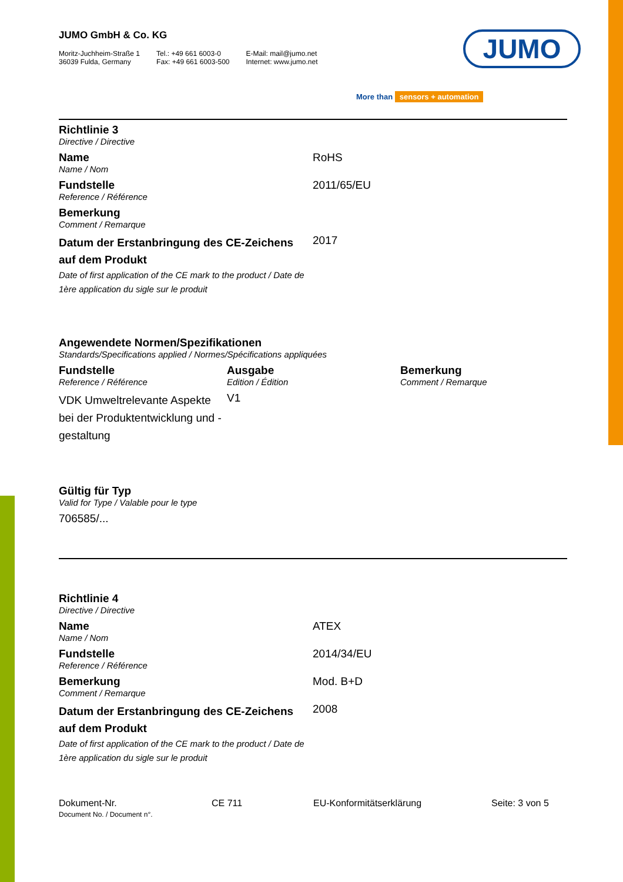JUMO
More than sensors + automation
JUMO GmbH & Co. KG
Moritz-Juchheim-Straße 1
36039 Fulda, Germany
Tel.: +49 661 6003-0
Fax: +49 661 6003-500
E-Mail: mail@jumo.net
Internet: www.jumo.net
| Richtlinie 3 Directive / Directive | |
| Name Name / Nom | RoHS |
| Fundstelle Reference / Référence | 2011/65/EU |
| Bemerkung Comment / Remarque | |
| Datum der Erstanbringung des CE-Zeichens auf dem Produkt Date of first application of the CE mark to the product / Date de 1ère application du sigle sur le produit | 2017 |
Angewendete Normen/Spezifikationen
Standards/Specifications applied / Normes/Spécifications appliquées
| Fundstelle Reference / Référence | Ausgabe Edition / Édition | Bemerkung Comment / Remarque |
| VDK Umweltrelevante Aspekte bei der Produktentwicklung und -gestaltung | V1 | |
Gültig für Typ
Valid for Type / Valable pour le type
706585/...
| Richtlinie 4 Directive / Directive | |
| Name Name / Nom | ATEX |
| Fundstelle Reference / Référence | 2014/34/EU |
| Bemerkung Comment / Remarque | Mod. B+D |
| Datum der Erstanbringung des CE-Zeichens auf dem Produkt Date of first application of the CE mark to the product / Date de 1ère application du sigle sur le produit | 2008 |
| Dokument-Nr. Document No. / Document n°. | CE 711 | EU-Konformitätserklärung | Seite: 3 von 5 |